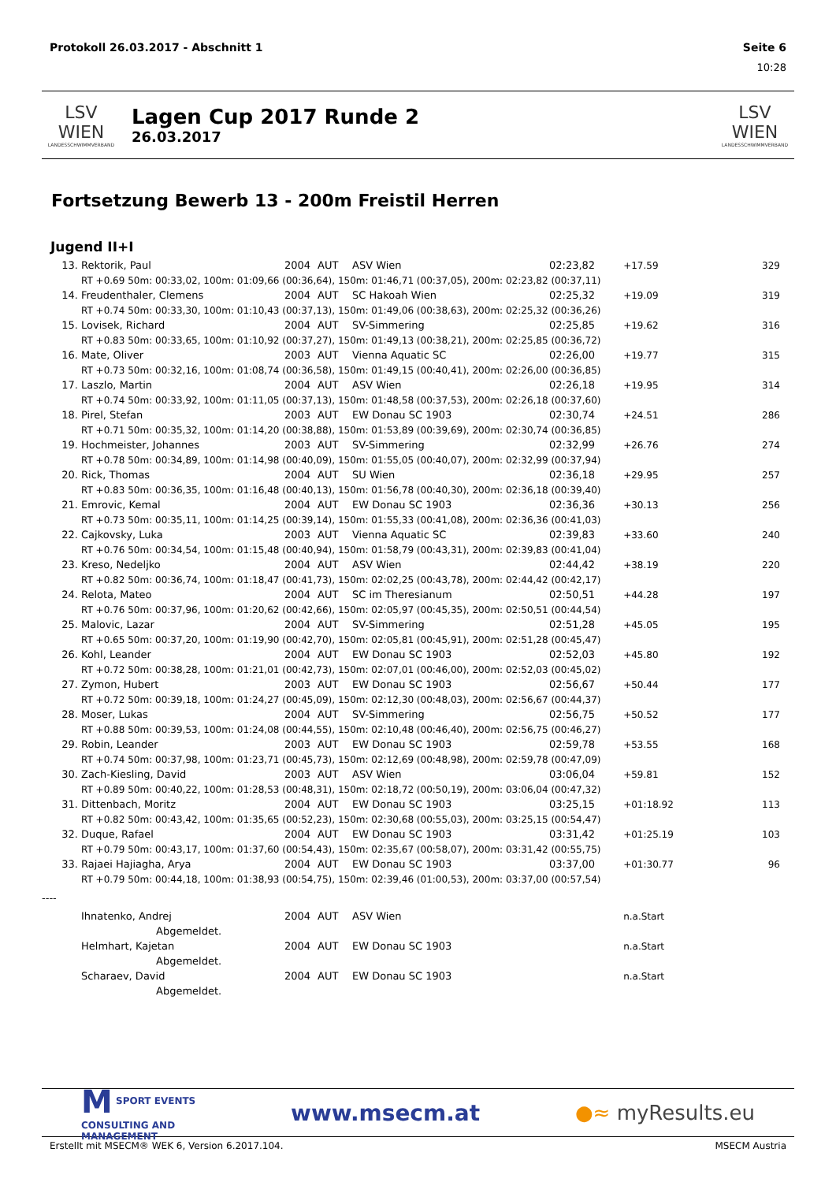Protokoll 26.03.2017 - Abschnitt 1 Seite 6
10:28
LSV WIEN
LANDESSCHWIMMVERBAND
Lagen Cup 2017 Runde 2
26.03.2017
LSV WIEN
LANDESSCHWIMMVERBAND
Fortsetzung Bewerb 13 - 200m Freistil Herren
Jugend II+I
| 13. | Rektorik, Paul | 2004 | AUT | ASV Wien | 02:23,82 | +17.59 | 329 |
| | RT +0.69 50m: 00:33,02, 100m: 01:09,66 (00:36,64), 150m: 01:46,71 (00:37,05), 200m: 02:23,82 (00:37,11) | | | | | | |
| 14. | Freudenthaler, Clemens | 2004 | AUT | SC Hakoah Wien | 02:25,32 | +19.09 | 319 |
| | RT +0.74 50m: 00:33,30, 100m: 01:10,43 (00:37,13), 150m: 01:49,06 (00:38,63), 200m: 02:25,32 (00:36,26) | | | | | | |
| 15. | Lovisek, Richard | 2004 | AUT | SV-Simmering | 02:25,85 | +19.62 | 316 |
| | RT +0.83 50m: 00:33,65, 100m: 01:10,92 (00:37,27), 150m: 01:49,13 (00:38,21), 200m: 02:25,85 (00:36,72) | | | | | | |
| 16. | Mate, Oliver | 2003 | AUT | Vienna Aquatic SC | 02:26,00 | +19.77 | 315 |
| | RT +0.73 50m: 00:32,16, 100m: 01:08,74 (00:36,58), 150m: 01:49,15 (00:40,41), 200m: 02:26,00 (00:36,85) | | | | | | |
| 17. | Laszlo, Martin | 2004 | AUT | ASV Wien | 02:26,18 | +19.95 | 314 |
| | RT +0.74 50m: 00:33,92, 100m: 01:11,05 (00:37,13), 150m: 01:48,58 (00:37,53), 200m: 02:26,18 (00:37,60) | | | | | | |
| 18. | Pirel, Stefan | 2003 | AUT | EW Donau SC 1903 | 02:30,74 | +24.51 | 286 |
| | RT +0.71 50m: 00:35,32, 100m: 01:14,20 (00:38,88), 150m: 01:53,89 (00:39,69), 200m: 02:30,74 (00:36,85) | | | | | | |
| 19. | Hochmeister, Johannes | 2003 | AUT | SV-Simmering | 02:32,99 | +26.76 | 274 |
| | RT +0.78 50m: 00:34,89, 100m: 01:14,98 (00:40,09), 150m: 01:55,05 (00:40,07), 200m: 02:32,99 (00:37,94) | | | | | | |
| 20. | Rick, Thomas | 2004 | AUT | SU Wien | 02:36,18 | +29.95 | 257 |
| | RT +0.83 50m: 00:36,35, 100m: 01:16,48 (00:40,13), 150m: 01:56,78 (00:40,30), 200m: 02:36,18 (00:39,40) | | | | | | |
| 21. | Emrovic, Kemal | 2004 | AUT | EW Donau SC 1903 | 02:36,36 | +30.13 | 256 |
| | RT +0.73 50m: 00:35,11, 100m: 01:14,25 (00:39,14), 150m: 01:55,33 (00:41,08), 200m: 02:36,36 (00:41,03) | | | | | | |
| 22. | Cajkovsky, Luka | 2003 | AUT | Vienna Aquatic SC | 02:39,83 | +33.60 | 240 |
| | RT +0.76 50m: 00:34,54, 100m: 01:15,48 (00:40,94), 150m: 01:58,79 (00:43,31), 200m: 02:39,83 (00:41,04) | | | | | | |
| 23. | Kreso, Nedeljko | 2004 | AUT | ASV Wien | 02:44,42 | +38.19 | 220 |
| | RT +0.82 50m: 00:36,74, 100m: 01:18,47 (00:41,73), 150m: 02:02,25 (00:43,78), 200m: 02:44,42 (00:42,17) | | | | | | |
| 24. | Relota, Mateo | 2004 | AUT | SC im Theresianum | 02:50,51 | +44.28 | 197 |
| | RT +0.76 50m: 00:37,96, 100m: 01:20,62 (00:42,66), 150m: 02:05,97 (00:45,35), 200m: 02:50,51 (00:44,54) | | | | | | |
| 25. | Malovic, Lazar | 2004 | AUT | SV-Simmering | 02:51,28 | +45.05 | 195 |
| | RT +0.65 50m: 00:37,20, 100m: 01:19,90 (00:42,70), 150m: 02:05,81 (00:45,91), 200m: 02:51,28 (00:45,47) | | | | | | |
| 26. | Kohl, Leander | 2004 | AUT | EW Donau SC 1903 | 02:52,03 | +45.80 | 192 |
| | RT +0.72 50m: 00:38,28, 100m: 01:21,01 (00:42,73), 150m: 02:07,01 (00:46,00), 200m: 02:52,03 (00:45,02) | | | | | | |
| 27. | Zymon, Hubert | 2003 | AUT | EW Donau SC 1903 | 02:56,67 | +50.44 | 177 |
| | RT +0.72 50m: 00:39,18, 100m: 01:24,27 (00:45,09), 150m: 02:12,30 (00:48,03), 200m: 02:56,67 (00:44,37) | | | | | | |
| 28. | Moser, Lukas | 2004 | AUT | SV-Simmering | 02:56,75 | +50.52 | 177 |
| | RT +0.88 50m: 00:39,53, 100m: 01:24,08 (00:44,55), 150m: 02:10,48 (00:46,40), 200m: 02:56,75 (00:46,27) | | | | | | |
| 29. | Robin, Leander | 2003 | AUT | EW Donau SC 1903 | 02:59,78 | +53.55 | 168 |
| | RT +0.74 50m: 00:37,98, 100m: 01:23,71 (00:45,73), 150m: 02:12,69 (00:48,98), 200m: 02:59,78 (00:47,09) | | | | | | |
| 30. | Zach-Kiesling, David | 2003 | AUT | ASV Wien | 03:06,04 | +59.81 | 152 |
| | RT +0.89 50m: 00:40,22, 100m: 01:28,53 (00:48,31), 150m: 02:18,72 (00:50,19), 200m: 03:06,04 (00:47,32) | | | | | | |
| 31. | Dittenbach, Moritz | 2004 | AUT | EW Donau SC 1903 | 03:25,15 | +01:18.92 | 113 |
| | RT +0.82 50m: 00:43,42, 100m: 01:35,65 (00:52,23), 150m: 02:30,68 (00:55,03), 200m: 03:25,15 (00:54,47) | | | | | | |
| 32. | Duque, Rafael | 2004 | AUT | EW Donau SC 1903 | 03:31,42 | +01:25.19 | 103 |
| | RT +0.79 50m: 00:43,17, 100m: 01:37,60 (00:54,43), 150m: 02:35,67 (00:58,07), 200m: 03:31,42 (00:55,75) | | | | | | |
| 33. | Rajaei Hajiagha, Arya | 2004 | AUT | EW Donau SC 1903 | 03:37,00 | +01:30.77 | 96 |
| | RT +0.79 50m: 00:44,18, 100m: 01:38,93 (00:54,75), 150m: 02:39,46 (01:00,53), 200m: 03:37,00 (00:57,54) | | | | | | |
| ---- | | | | | | | |
| | Ihnatenko, Andrej | 2004 | AUT | ASV Wien | | n.a.Start | |
| | Abgemeldet. | | | | | | |
| | Helmhart, Kajetan | 2004 | AUT | EW Donau SC 1903 | | n.a.Start | |
| | Abgemeldet. | | | | | | |
| | Scharaev, David | 2004 | AUT | EW Donau SC 1903 | | n.a.Start | |
| | Abgemeldet. | | | | | | |
M SPORT EVENTS
CONSULTING AND
MANAGEMENT
www.msecm.at ●≈ myResults.eu
Erstellt mit MSECM® WEK 6, Version 6.2017.104. MSECM Austria